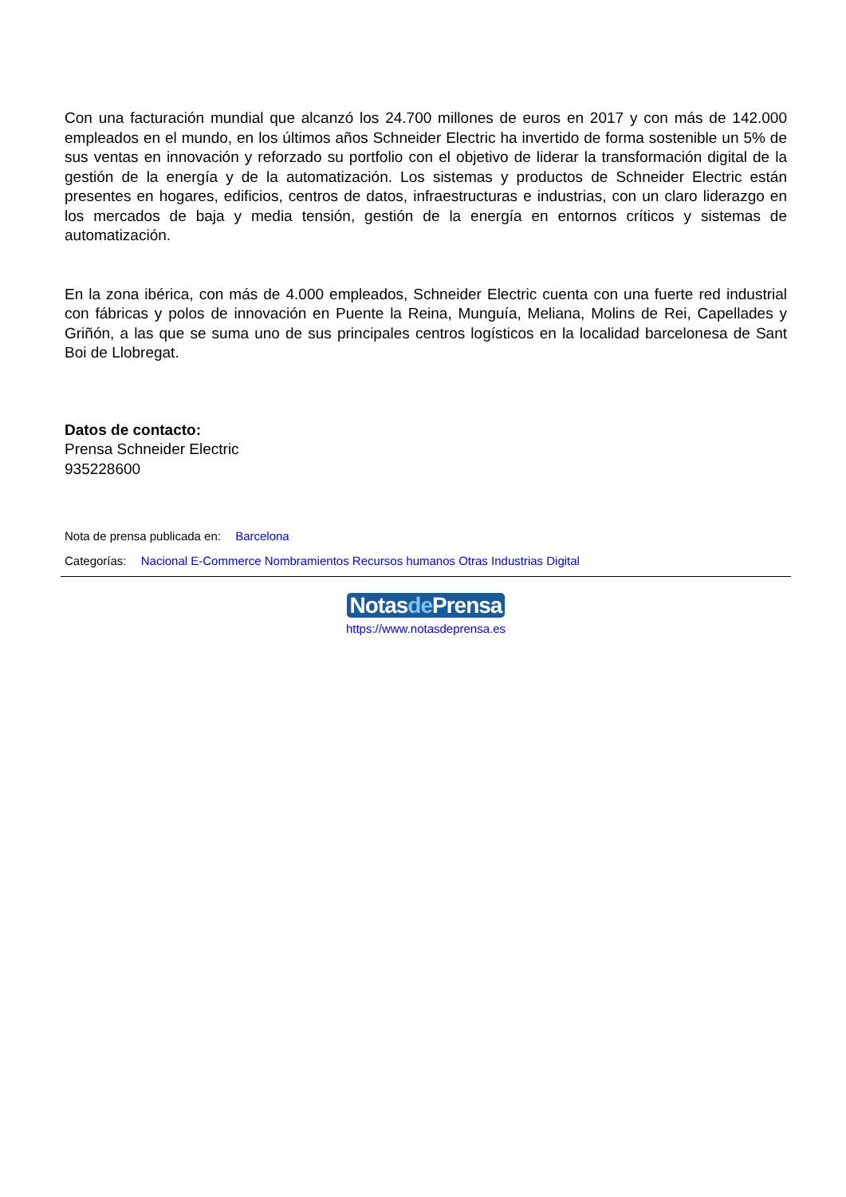Con una facturación mundial que alcanzó los 24.700 millones de euros en 2017 y con más de 142.000 empleados en el mundo, en los últimos años Schneider Electric ha invertido de forma sostenible un 5% de sus ventas en innovación y reforzado su portfolio con el objetivo de liderar la transformación digital de la gestión de la energía y de la automatización. Los sistemas y productos de Schneider Electric están presentes en hogares, edificios, centros de datos, infraestructuras e industrias, con un claro liderazgo en los mercados de baja y media tensión, gestión de la energía en entornos críticos y sistemas de automatización.
En la zona ibérica, con más de 4.000 empleados, Schneider Electric cuenta con una fuerte red industrial con fábricas y polos de innovación en Puente la Reina, Munguía, Meliana, Molins de Rei, Capellades y Griñón, a las que se suma uno de sus principales centros logísticos en la localidad barcelonesa de Sant Boi de Llobregat.
Datos de contacto:
Prensa Schneider Electric
935228600
Nota de prensa publicada en: Barcelona
Categorías: Nacional E-Commerce Nombramientos Recursos humanos Otras Industrias Digital
Notasde Prensa
https://www.notasdeprensa.es